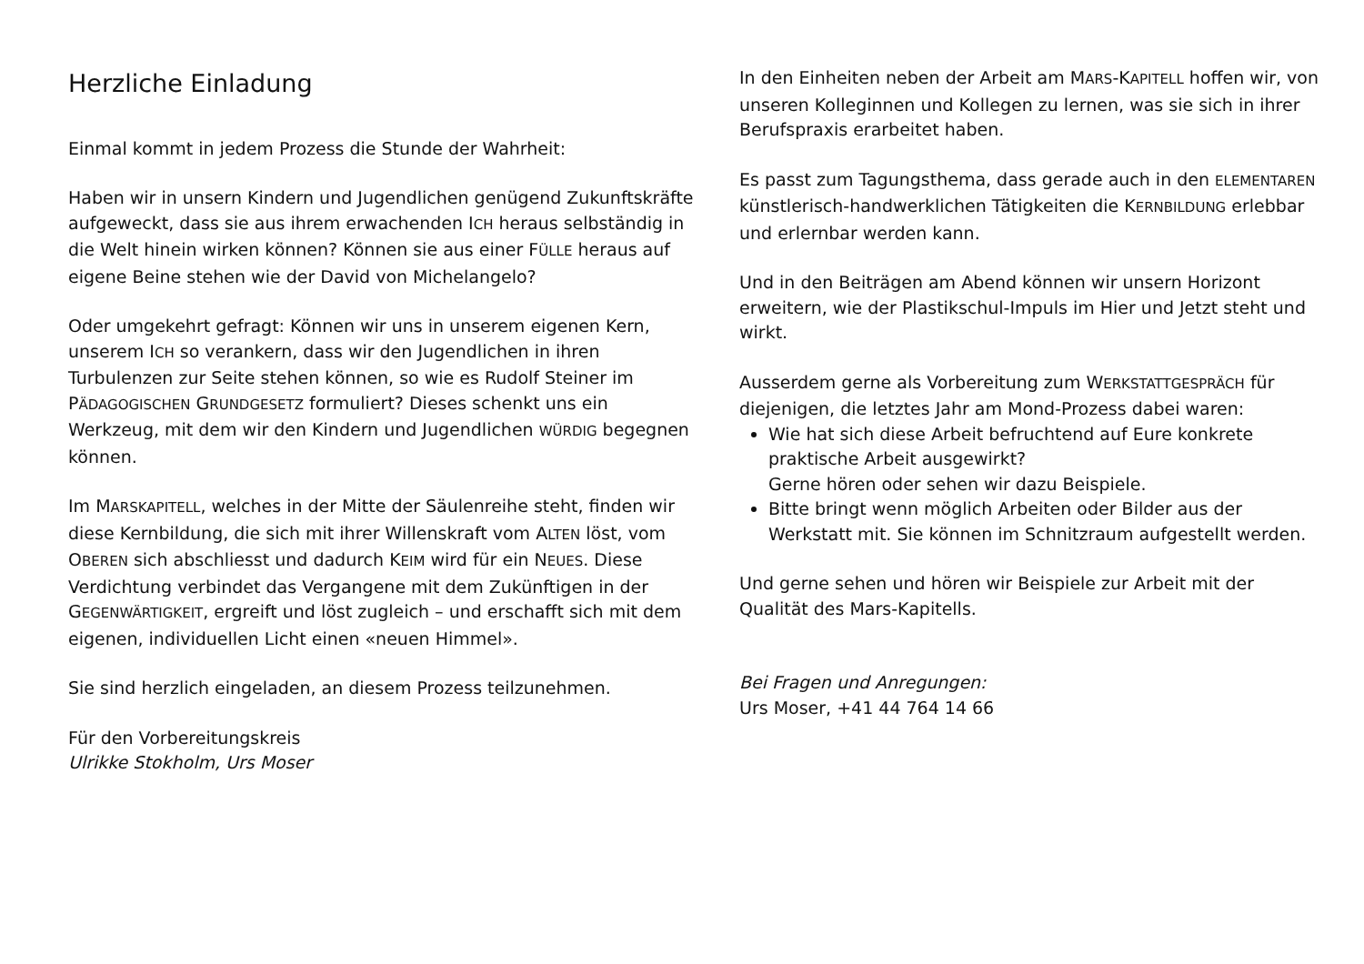Herzliche Einladung
Einmal kommt in jedem Prozess die Stunde der Wahrheit:
Haben wir in unsern Kindern und Jugendlichen genügend Zukunftskräfte aufgeweckt, dass sie aus ihrem erwachenden ICH heraus selbständig in die Welt hinein wirken können? Können sie aus einer FÜLLE heraus auf eigene Beine stehen wie der David von Michelangelo?
Oder umgekehrt gefragt: Können wir uns in unserem eigenen Kern, unserem ICH so verankern, dass wir den Jugendlichen in ihren Turbulenzen zur Seite stehen können, so wie es Rudolf Steiner im PÄDAGOGISCHEN GRUNDGESETZ formuliert? Dieses schenkt uns ein Werkzeug, mit dem wir den Kindern und Jugendlichen WÜRDIG begegnen können.
Im MARSKAPITELL, welches in der Mitte der Säulenreihe steht, finden wir diese Kernbildung, die sich mit ihrer Willenskraft vom ALTEN löst, vom OBEREN sich abschliesst und dadurch KEIM wird für ein NEUES. Diese Verdichtung verbindet das Vergangene mit dem Zukünftigen in der GEGENWÄRTIGKEIT, ergreift und löst zugleich – und erschafft sich mit dem eigenen, individuellen Licht einen «neuen Himmel».
Sie sind herzlich eingeladen, an diesem Prozess teilzunehmen.
Für den Vorbereitungskreis
Ulrikke Stokholm, Urs Moser
In den Einheiten neben der Arbeit am MARS-KAPITELL hoffen wir, von unseren Kolleginnen und Kollegen zu lernen, was sie sich in ihrer Berufspraxis erarbeitet haben.
Es passt zum Tagungsthema, dass gerade auch in den ELEMENTAREN künstlerisch-handwerklichen Tätigkeiten die KERNBILDUNG erlebbar und erlernbar werden kann.
Und in den Beiträgen am Abend können wir unsern Horizont erweitern, wie der Plastikschul-Impuls im Hier und Jetzt steht und wirkt.
Ausserdem gerne als Vorbereitung zum WERKSTATTGESPRÄCH für diejenigen, die letztes Jahr am Mond-Prozess dabei waren:
Wie hat sich diese Arbeit befruchtend auf Eure konkrete praktische Arbeit ausgewirkt?
Gerne hören oder sehen wir dazu Beispiele.
Bitte bringt wenn möglich Arbeiten oder Bilder aus der Werkstatt mit. Sie können im Schnitzraum aufgestellt werden.
Und gerne sehen und hören wir Beispiele zur Arbeit mit der Qualität des Mars-Kapitells.
Bei Fragen und Anregungen:
Urs Moser, +41 44 764 14 66